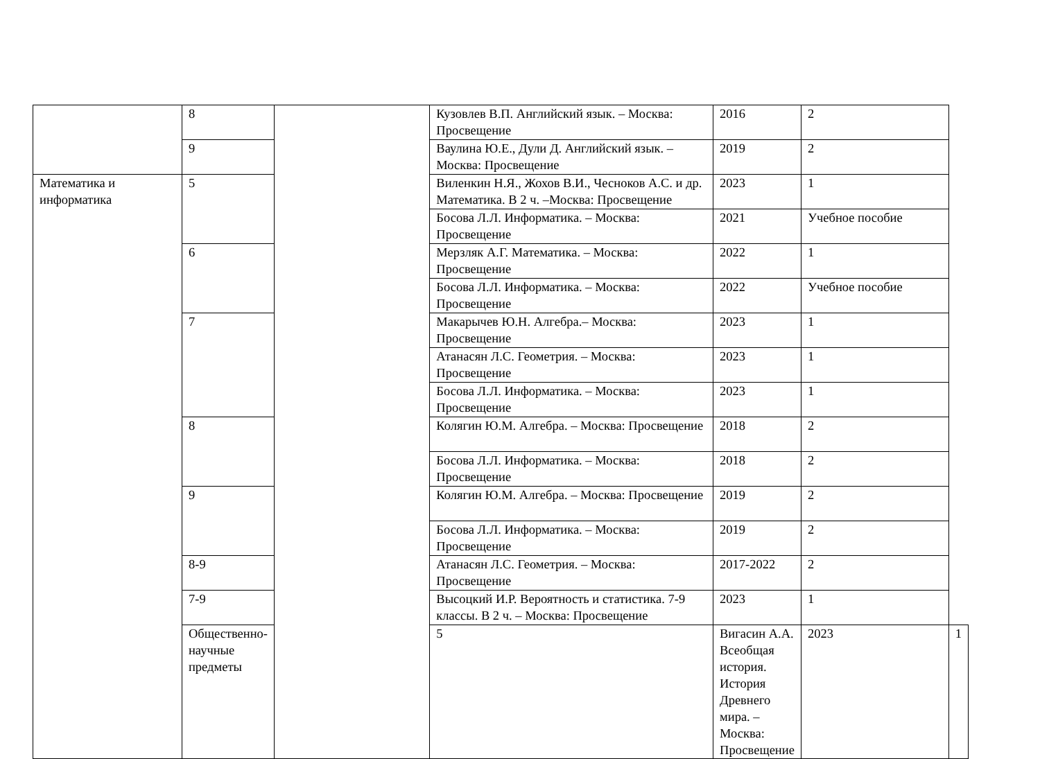| | 8 | | Кузовлев В.П. Английский язык. – Москва: Просвещение | 2016 | 2 | |
| | 9 | | Ваулина Ю.Е., Дули Д. Английский язык. – Москва: Просвещение | 2019 | 2 | |
| Математика и информатика | 5 | | Виленкин Н.Я., Жохов В.И., Чесноков А.С. и др. Математика. В 2 ч. –Москва: Просвещение | 2023 | 1 | |
| | | | Босова Л.Л. Информатика. – Москва: Просвещение | 2021 | Учебное пособие | |
| | 6 | | Мерзляк А.Г. Математика. – Москва: Просвещение | 2022 | 1 | |
| | | | Босова Л.Л. Информатика. – Москва: Просвещение | 2022 | Учебное пособие | |
| | 7 | | Макарычев Ю.Н. Алгебра.– Москва: Просвещение | 2023 | 1 | |
| | | | Атанасян Л.С. Геометрия. – Москва: Просвещение | 2023 | 1 | |
| | | | Босова Л.Л. Информатика. – Москва: Просвещение | 2023 | 1 | |
| | 8 | | Колягин Ю.М. Алгебра. – Москва: Просвещение | 2018 | 2 | |
| | | | Босова Л.Л. Информатика. – Москва: Просвещение | 2018 | 2 | |
| | 9 | | Колягин Ю.М. Алгебра. – Москва: Просвещение | 2019 | 2 | |
| | | | Босова Л.Л. Информатика. – Москва: Просвещение | 2019 | 2 | |
| | 8-9 | | Атанасян Л.С. Геометрия. – Москва: Просвещение | 2017-2022 | 2 | |
| | 7-9 | | Высоцкий И.Р. Вероятность и статистика. 7-9 классы. В 2 ч. – Москва: Просвещение | 2023 | 1 | |
| | Общественно-научные предметы | | 5 | Вигасин А.А. Всеобщая история. История Древнего мира. – Москва: Просвещение | 2023 | 1 |